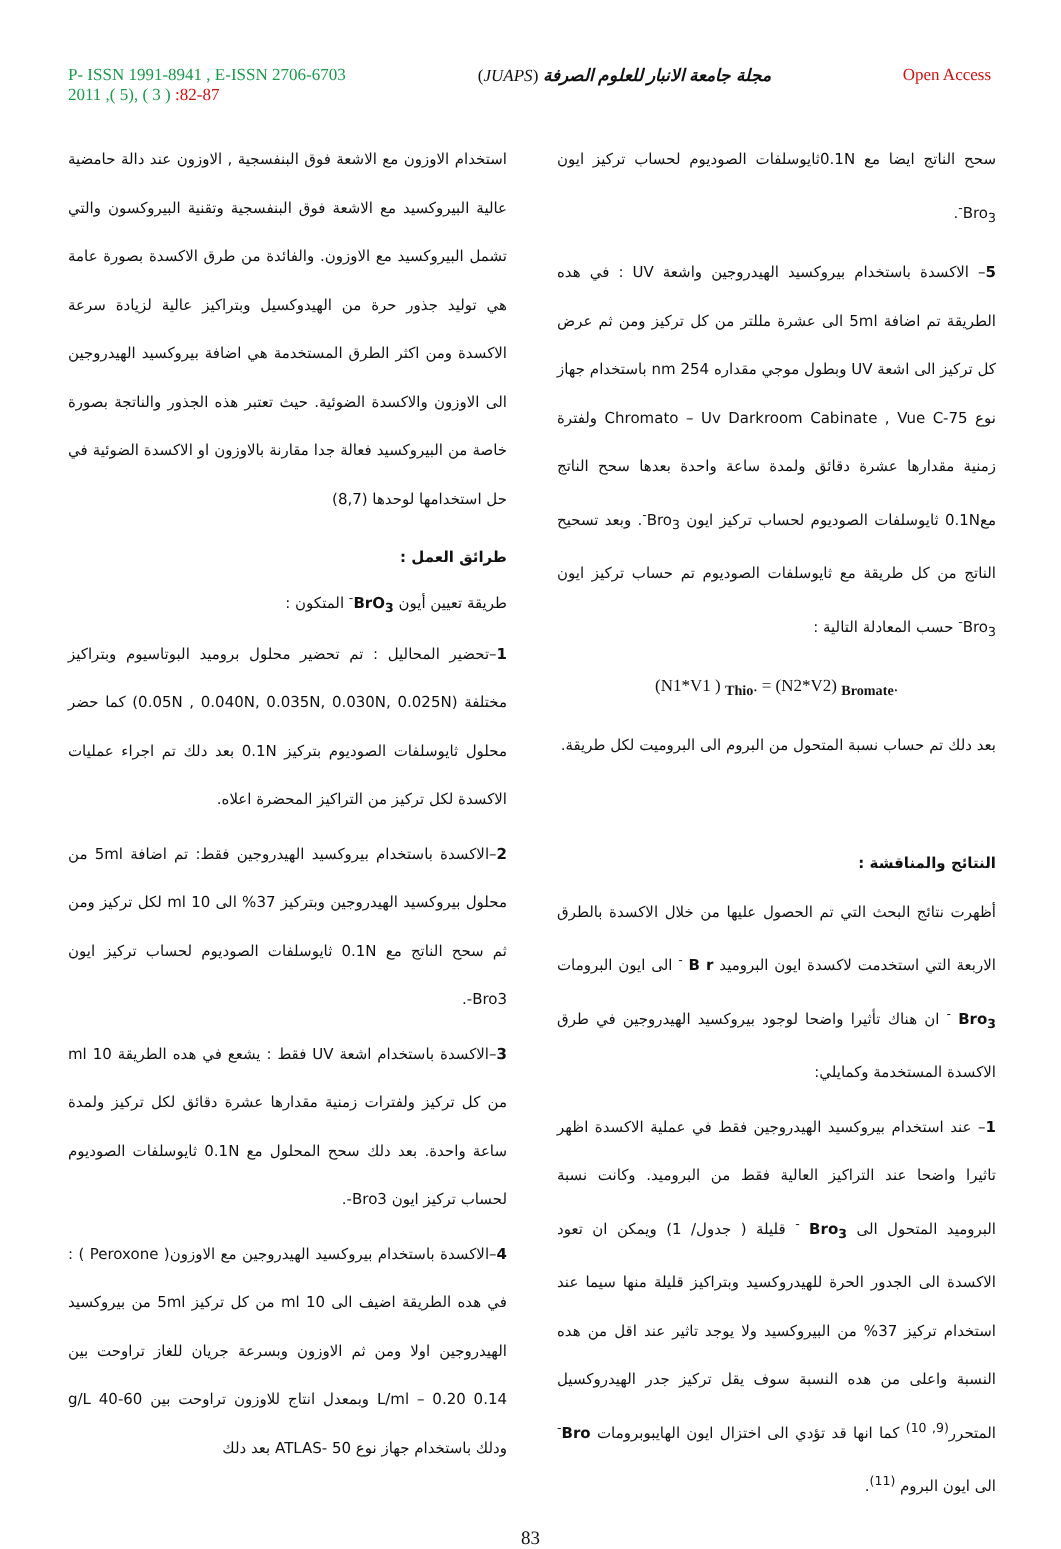P- ISSN 1991-8941 , E-ISSN 2706-6703
2011 ,( 5), ( 3 ) :82-87
مجلة جامعة الانبار للعلوم الصرفة (JUAPS)
Open Access
استخدام الاوزون مع الاشعة فوق البنفسجية , الاوزون عند دالة حامضية عالية البيروكسيد مع الاشعة فوق البنفسجية وتقنية البيروكسون والتي تشمل البيروكسيد مع الاوزون. والفائدة من طرق الاكسدة بصورة عامة هي توليد جذور حرة من الهيدوكسيل وبتراكيز عالية لزيادة سرعة الاكسدة ومن اكثر الطرق المستخدمة هي اضافة بيروكسيد الهيدروجين الى الاوزون والاكسدة الضوئية. حيث تعتبر هذه الجذور والناتجة بصورة خاصة من البيروكسيد فعالة جدا مقارنة بالاوزون او الاكسدة الضوئية في حل استخدامها لوحدها (8,7)
طرائق العمل :
طريقة تعيين أيون BrO<sub>3</sub><sup>-</sup> المتكون :
1–تحضير المحاليل : تم تحضير محلول بروميد البوتاسيوم وبتراكيز مختلفة (0.05N , 0.040N, 0.035N, 0.030N, 0.025N) كما حضر محلول ثايوسلفات الصوديوم بتركيز 0.1N بعد دلك تم اجراء عمليات الاكسدة لكل تركيز من التراكيز المحضرة اعلاه.
2–الاكسدة باستخدام بيروكسيد الهيدروجين فقط: تم اضافة 5ml من محلول بيروكسيد الهيدروجين وبتركيز 37% الى 10 ml لكل تركيز ومن ثم سحح الناتج مع 0.1N ثايوسلفات الصوديوم لحساب تركيز ايون Bro3-.
3–الاكسدة باستخدام اشعة UV فقط : يشعع في هده الطريقة 10 ml من كل تركيز ولفترات زمنية مقدارها عشرة دقائق لكل تركيز ولمدة ساعة واحدة. بعد دلك سحح المحلول مع 0.1N ثايوسلفات الصوديوم لحساب تركيز ايون Bro3-.
4–الاكسدة باستخدام بيروكسيد الهيدروجين مع الاوزون( Peroxone ) : في هده الطريقة اضيف الى 10 ml من كل تركيز 5ml من بيروكسيد الهيدروجين اولا ومن ثم الاوزون وبسرعة جريان للغاز تراوحت بين 0.14 L/ml – 0.20 وبمعدل انتاج للاوزون تراوحت بين 60-40 g/L ودلك باستخدام جهاز نوع ATLAS- 50 بعد دلك
سحح الناتج ايضا مع 0.1Nثايوسلفات الصوديوم لحساب تركيز ايون Bro<sub>3</sub><sup>-</sup>.
5– الاكسدة باستخدام بيروكسيد الهيدروجين واشعة UV : في هده الطريقة تم اضافة 5ml الى عشرة مللتر من كل تركيز ومن ثم عرض كل تركيز الى اشعة UV وبطول موجي مقداره 254 nm باستخدام جهاز نوع Chromato – Uv Darkroom Cabinate , Vue C-75 ولفترة زمنية مقدارها عشرة دقائق ولمدة ساعة واحدة بعدها سحح الناتج مع0.1N ثايوسلفات الصوديوم لحساب تركيز ايون Bro<sub>3</sub><sup>-</sup>. وبعد تسحيح الناتج من كل طريقة مع ثايوسلفات الصوديوم تم حساب تركيز ايون Bro<sub>3</sub><sup>-</sup> حسب المعادلة التالية :
(N1*V1 ) <sub>Thio</sub>. = (N2*V2) <sub>Bromate</sub>.
بعد دلك تم حساب نسبة المتحول من البروم الى البروميت لكل طريقة.
النتائج والمناقشة :
أظهرت نتائج البحث التي تم الحصول عليها من خلال الاكسدة بالطرق الاربعة التي استخدمت لاكسدة ايون البروميد B r <sup>-</sup> الى ايون البرومات Bro<sub>3</sub> <sup>-</sup> ان هناك تأثيرا واضحا لوجود بيروكسيد الهيدروجين في طرق الاكسدة المستخدمة وكمايلي:
1– عند استخدام بيروكسيد الهيدروجين فقط في عملية الاكسدة اظهر تاثيرا واضحا عند التراكيز العالية فقط من البروميد. وكانت نسبة البروميد المتحول الى Bro<sub>3</sub> <sup>-</sup> قليلة ( جدول/ 1) ويمكن ان تعود الاكسدة الى الجدور الحرة للهيدروكسيد وبتراكيز قليلة منها سيما عند استخدام تركيز 37% من البيروكسيد ولا يوجد تاثير عند اقل من هده النسبة واعلى من هده النسبة سوف يقل تركيز جدر الهيدروكسيل المتحرر<sup>(9, 10)</sup> كما انها قد تؤدي الى اختزال ايون الهايبوبرومات Bro<sup>-</sup> الى ايون البروم <sup>(11)</sup>.
83